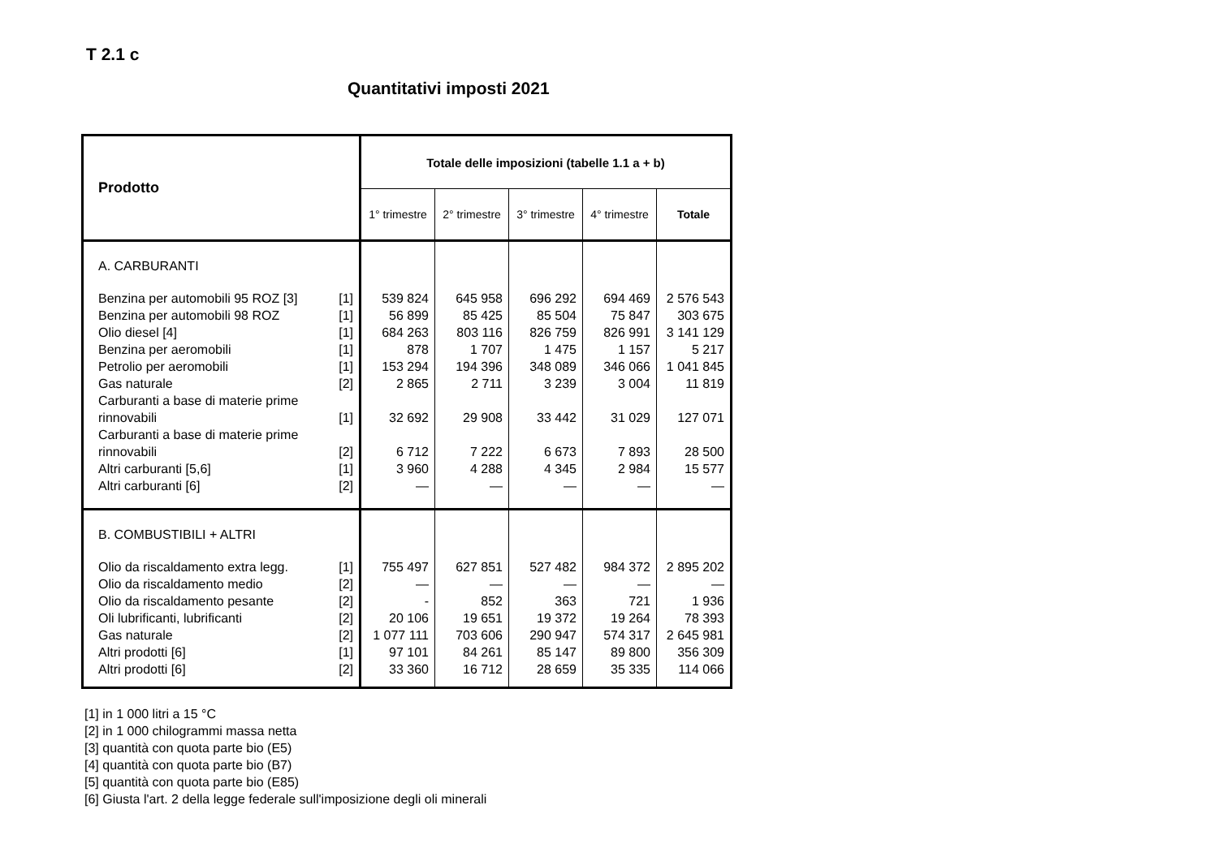T 2.1 c
Quantitativi imposti 2021
| Prodotto | | Totale delle imposizioni (tabelle 1.1 a + b) | | | | |
| --- | --- | --- | --- | --- | --- | --- |
| | | 1° trimestre | 2° trimestre | 3° trimestre | 4° trimestre | Totale |
| A. CARBURANTI | | | | | | |
| Benzina per automobili 95 ROZ [3] | [1] | 539 824 | 645 958 | 696 292 | 694 469 | 2 576 543 |
| Benzina per automobili 98 ROZ | [1] | 56 899 | 85 425 | 85 504 | 75 847 | 303 675 |
| Olio diesel [4] | [1] | 684 263 | 803 116 | 826 759 | 826 991 | 3 141 129 |
| Benzina per aeromobili | [1] | 878 | 1 707 | 1 475 | 1 157 | 5 217 |
| Petrolio per aeromobili | [1] | 153 294 | 194 396 | 348 089 | 346 066 | 1 041 845 |
| Gas naturale | [2] | 2 865 | 2 711 | 3 239 | 3 004 | 11 819 |
| Carburanti a base di materie prime rinnovabili | [1] | 32 692 | 29 908 | 33 442 | 31 029 | 127 071 |
| Carburanti a base di materie prime rinnovabili | [2] | 6 712 | 7 222 | 6 673 | 7 893 | 28 500 |
| Altri carburanti [5,6] | [1] | 3 960 | 4 288 | 4 345 | 2 984 | 15 577 |
| Altri carburanti [6] | [2] | — | — | — | — | — |
| B. COMBUSTIBILI + ALTRI | | | | | | |
| Olio da riscaldamento extra legg. | [1] | 755 497 | 627 851 | 527 482 | 984 372 | 2 895 202 |
| Olio da riscaldamento medio | [2] | — | — | — | — | — |
| Olio da riscaldamento pesante | [2] | - | 852 | 363 | 721 | 1 936 |
| Oli lubrificanti, lubrificanti | [2] | 20 106 | 19 651 | 19 372 | 19 264 | 78 393 |
| Gas naturale | [2] | 1 077 111 | 703 606 | 290 947 | 574 317 | 2 645 981 |
| Altri prodotti [6] | [1] | 97 101 | 84 261 | 85 147 | 89 800 | 356 309 |
| Altri prodotti [6] | [2] | 33 360 | 16 712 | 28 659 | 35 335 | 114 066 |
[1] in 1 000 litri a 15 °C
[2] in 1 000 chilogrammi massa netta
[3] quantità con quota parte bio (E5)
[4] quantità con quota parte bio (B7)
[5] quantità con quota parte bio (E85)
[6] Giusta l'art. 2 della legge federale sull'imposizione degli oli minerali